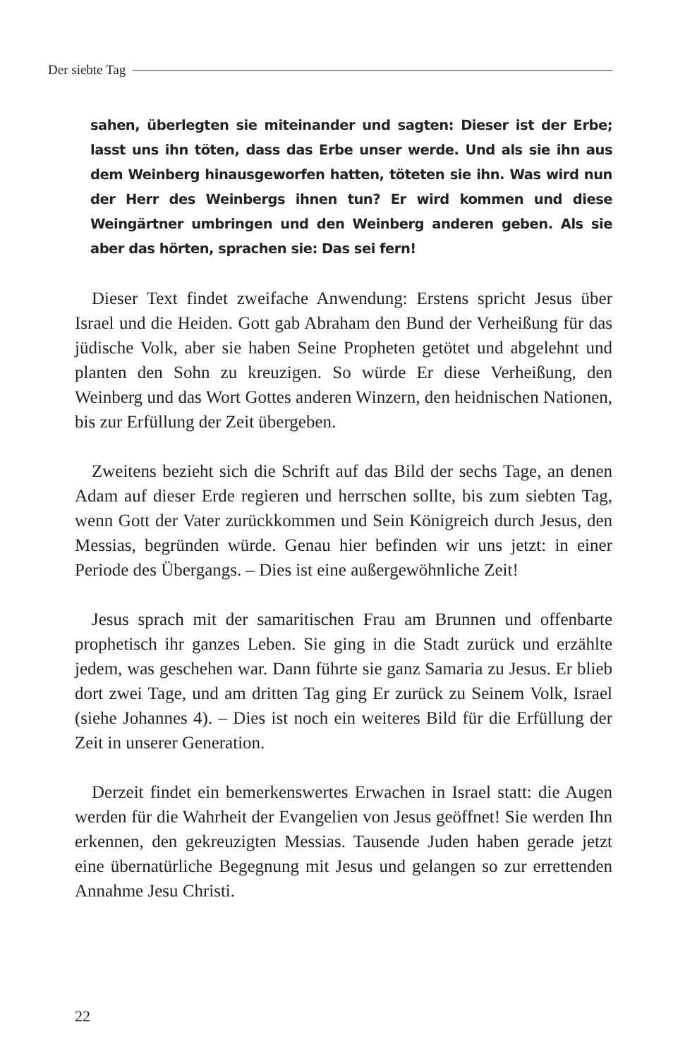Der siebte Tag
sahen, überlegten sie miteinander und sagten: Dieser ist der Erbe; lasst uns ihn töten, dass das Erbe unser werde. Und als sie ihn aus dem Weinberg hinausgeworfen hatten, töteten sie ihn. Was wird nun der Herr des Weinbergs ihnen tun? Er wird kommen und diese Weingärtner umbringen und den Weinberg anderen geben. Als sie aber das hörten, sprachen sie: Das sei fern!
Dieser Text findet zweifache Anwendung: Erstens spricht Jesus über Israel und die Heiden. Gott gab Abraham den Bund der Verheißung für das jüdische Volk, aber sie haben Seine Propheten getötet und abgelehnt und planten den Sohn zu kreuzigen. So würde Er diese Verheißung, den Weinberg und das Wort Gottes anderen Winzern, den heidnischen Nationen, bis zur Erfüllung der Zeit übergeben.
Zweitens bezieht sich die Schrift auf das Bild der sechs Tage, an denen Adam auf dieser Erde regieren und herrschen sollte, bis zum siebten Tag, wenn Gott der Vater zurückkommen und Sein Königreich durch Jesus, den Messias, begründen würde. Genau hier befinden wir uns jetzt: in einer Periode des Übergangs. – Dies ist eine außergewöhnliche Zeit!
Jesus sprach mit der samaritischen Frau am Brunnen und offenbarte prophetisch ihr ganzes Leben. Sie ging in die Stadt zurück und erzählte jedem, was geschehen war. Dann führte sie ganz Samaria zu Jesus. Er blieb dort zwei Tage, und am dritten Tag ging Er zurück zu Seinem Volk, Israel (siehe Johannes 4). – Dies ist noch ein weiteres Bild für die Erfüllung der Zeit in unserer Generation.
Derzeit findet ein bemerkenswertes Erwachen in Israel statt: die Augen werden für die Wahrheit der Evangelien von Jesus geöffnet! Sie werden Ihn erkennen, den gekreuzigten Messias. Tausende Juden haben gerade jetzt eine übernatürliche Begegnung mit Jesus und gelangen so zur errettenden Annahme Jesu Christi.
22